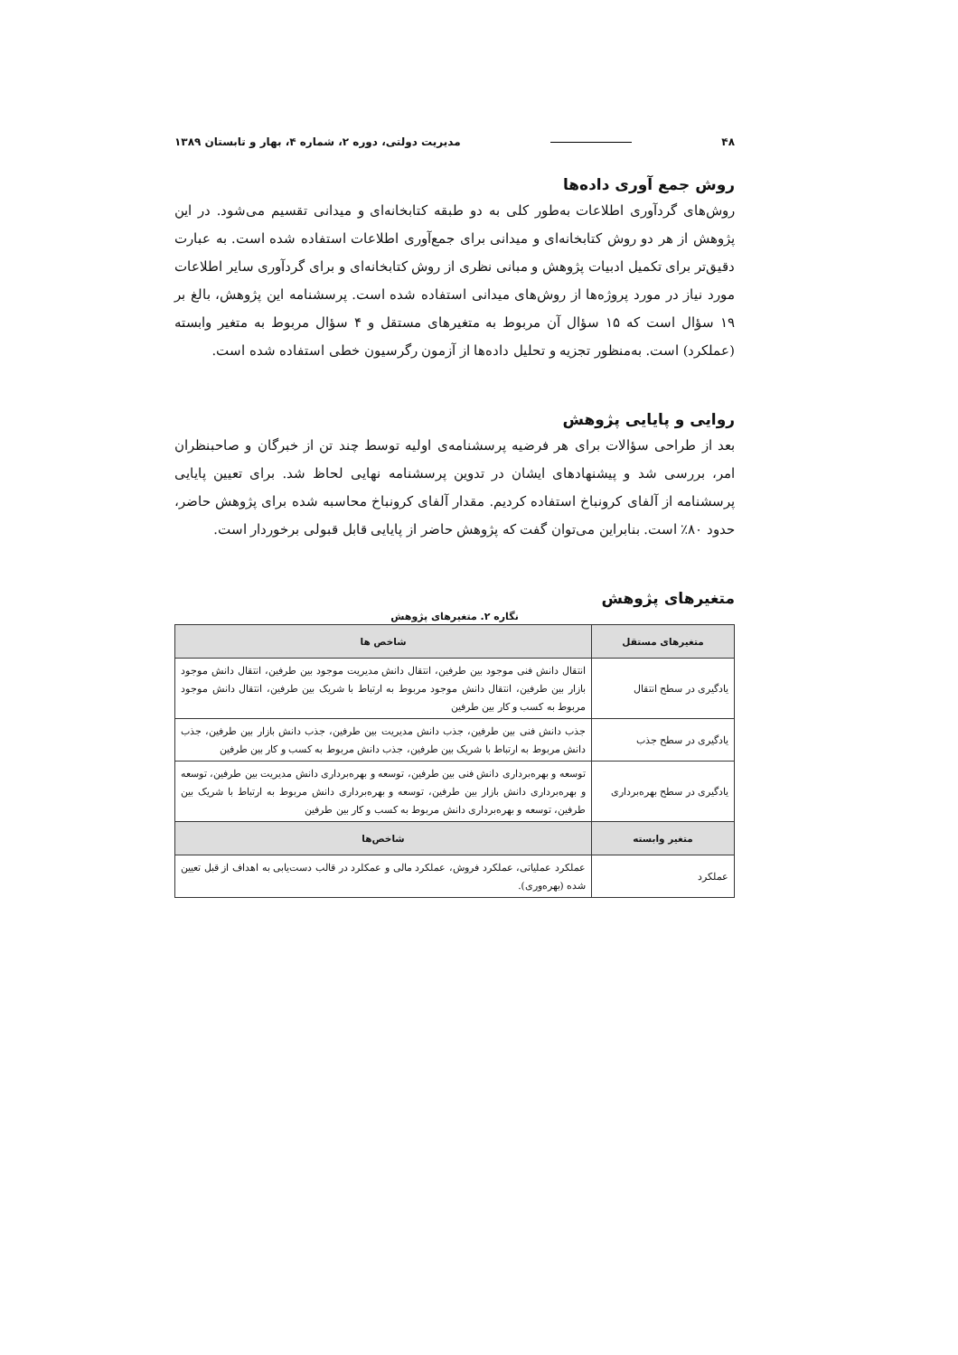۴۸ مدیریت دولتی، دوره ۲، شماره ۴، بهار و تابستان ۱۳۸۹
روش جمع آوری داده‌ها
روش‌های گردآوری اطلاعات به‌طور کلی به دو طبقه کتابخانه‌ای و میدانی تقسیم می‌شود. در این پژوهش از هر دو روش کتابخانه‌ای و میدانی برای جمع‌آوری اطلاعات استفاده شده است. به عبارت دقیق‌تر برای تکمیل ادبیات پژوهش و مبانی نظری از روش کتابخانه‌ای و برای گردآوری سایر اطلاعات مورد نیاز در مورد پروژه‌ها از روش‌های میدانی استفاده شده است. پرسشنامه این پژوهش، بالغ بر ۱۹ سؤال است که ۱۵ سؤال آن مربوط به متغیرهای مستقل و ۴ سؤال مربوط به متغیر وابسته (عملکرد) است. به‌منظور تجزیه و تحلیل داده‌ها از آزمون رگرسیون خطی استفاده شده است.
روایی و پایایی پژوهش
بعد از طراحی سؤالات برای هر فرضیه پرسشنامه‌ی اولیه توسط چند تن از خبرگان و صاحبنظران امر، بررسی شد و پیشنهادهای ایشان در تدوین پرسشنامه نهایی لحاظ شد. برای تعیین پایایی پرسشنامه از آلفای کرونباخ استفاده کردیم. مقدار آلفای کرونباخ محاسبه شده برای پژوهش حاضر، حدود ۸۰٪ است. بنابراین می‌توان گفت که پژوهش حاضر از پایایی قابل قبولی برخوردار است.
متغیرهای پژوهش
نگاره ۲. متغیرهای پژوهش
| متغیرهای مستقل | شاخص ها |
| --- | --- |
| یادگیری در سطح انتقال | انتقال دانش فنی موجود بین طرفین، انتقال دانش مدیریت موجود بین طرفین، انتقال دانش موجود بازار بین طرفین، انتقال دانش موجود مربوط به ارتباط با شریک بین طرفین، انتقال دانش موجود مربوط به کسب و کار بین طرفین |
| یادگیری در سطح جذب | جذب دانش فنی بین طرفین، جذب دانش مدیریت بین طرفین، جذب دانش بازار بین طرفین، جذب دانش مربوط به ارتباط با شریک بین طرفین، جذب دانش مربوط به کسب و کار بین طرفین |
| یادگیری در سطح بهره‌برداری | توسعه و بهره‌برداری دانش فنی بین طرفین، توسعه و بهره‌برداری دانش مدیریت بین طرفین، توسعه و بهره‌برداری دانش بازار بین طرفین، توسعه و بهره‌برداری دانش مربوط به ارتباط با شریک بین طرفین، توسعه و بهره‌برداری دانش مربوط به کسب و کار بین طرفین |
| متغیر وابسته | شاخص‌ها |
| عملکرد | عملکرد عملیاتی، عملکرد فروش، عملکرد مالی و عمکلرد در قالب دست‌یابی به اهداف از قبل تعیین شده (بهره‌وری). |